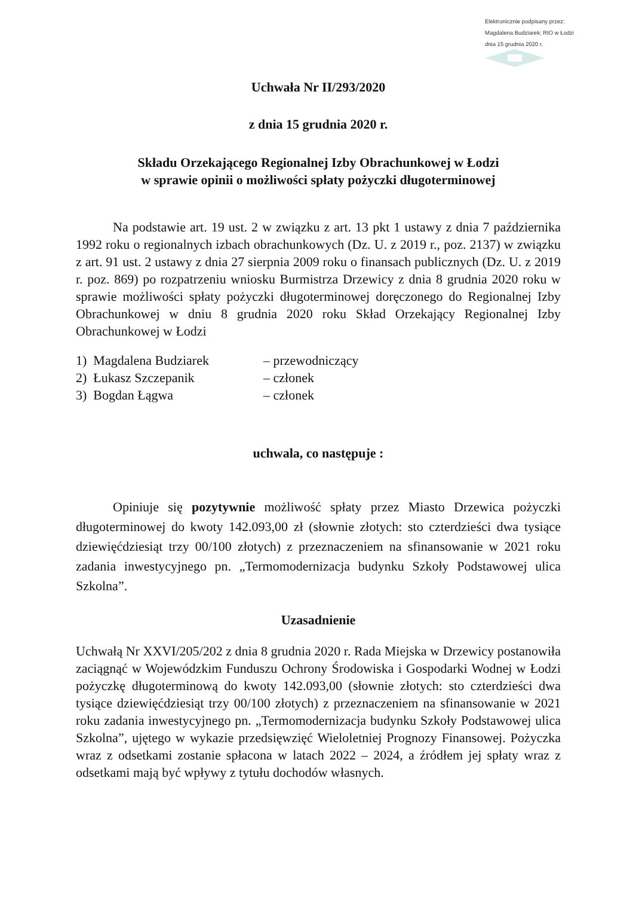Elektronicznie podpisany przez:
Magdalena Budziarek; RIO w Łodzi
dnia 15 grudnia 2020 r.
Uchwała Nr II/293/2020
z dnia 15 grudnia 2020 r.
Składu Orzekającego Regionalnej Izby Obrachunkowej w Łodzi
w sprawie opinii o możliwości spłaty pożyczki długoterminowej
Na podstawie art. 19 ust. 2 w związku z art. 13 pkt 1 ustawy z dnia 7 października 1992 roku o regionalnych izbach obrachunkowych (Dz. U. z 2019 r., poz. 2137) w związku z art. 91 ust. 2 ustawy z dnia 27 sierpnia 2009 roku o finansach publicznych (Dz. U. z 2019 r. poz. 869) po rozpatrzeniu wniosku Burmistrza Drzewicy z dnia 8 grudnia 2020 roku w sprawie możliwości spłaty pożyczki długoterminowej doręczonego do Regionalnej Izby Obrachunkowej w dniu 8 grudnia 2020 roku Skład Orzekający Regionalnej Izby Obrachunkowej w Łodzi
1) Magdalena Budziarek – przewodniczący
2) Łukasz Szczepanik – członek
3) Bogdan Łągwa – członek
uchwala, co następuje :
Opiniuje się pozytywnie możliwość spłaty przez Miasto Drzewica pożyczki długoterminowej do kwoty 142.093,00 zł (słownie złotych: sto czterdzieści dwa tysiące dziewięćdziesiąt trzy 00/100 złotych) z przeznaczeniem na sfinansowanie w 2021 roku zadania inwestycyjnego pn. „Termomodernizacja budynku Szkoły Podstawowej ulica Szkolna”.
Uzasadnienie
Uchwałą Nr XXVI/205/202 z dnia 8 grudnia 2020 r. Rada Miejska w Drzewicy postanowiła zaciągnąć w Wojewódzkim Funduszu Ochrony Środowiska i Gospodarki Wodnej w Łodzi pożyczkę długoterminową do kwoty 142.093,00 (słownie złotych: sto czterdzieści dwa tysiące dziewięćdziesiąt trzy 00/100 złotych) z przeznaczeniem na sfinansowanie w 2021 roku zadania inwestycyjnego pn. „Termomodernizacja budynku Szkoły Podstawowej ulica Szkolna”, ujętego w wykazie przedsięwzięć Wieloletniej Prognozy Finansowej. Pożyczka wraz z odsetkami zostanie spłacona w latach 2022 – 2024, a źródłem jej spłaty wraz z odsetkami mają być wpływy z tytułu dochodów własnych.